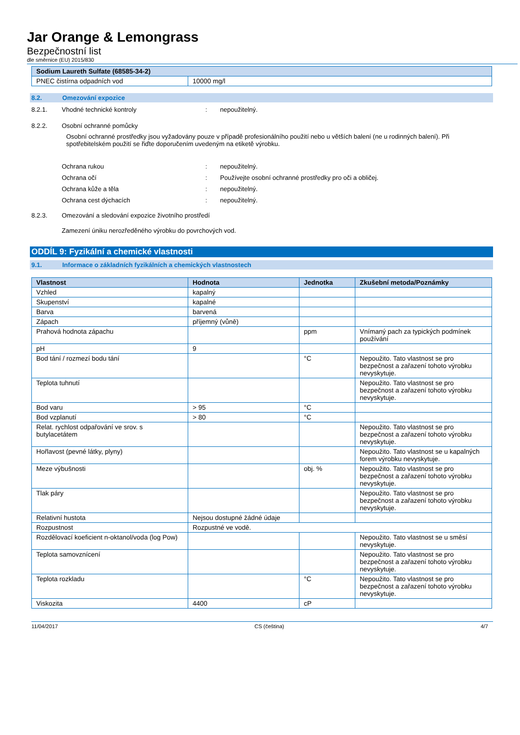Jar Orange & Lemongrass
Bezpečnostní list
dle směrnice (EU) 2015/830
| Sodium Laureth Sulfate (68585-34-2) | |
| --- | --- |
| PNEC čistírna odpadních vod | 10000 mg/l |
8.2. Omezování expozice
8.2.1. Vhodné technické kontroly: nepoužitelný.
8.2.2. Osobní ochranné pomůcky
Osobní ochranné prostředky jsou vyžadovány pouze v případě profesionálního použití nebo u větších balení (ne u rodinných balení). Při spotřebitelském použití se řiďte doporučením uvedeným na etiketě výrobku.
Ochrana rukou: nepoužitelný.
Ochrana očí: Používejte osobní ochranné prostředky pro oči a obličej.
Ochrana kůže a těla: nepoužitelný.
Ochrana cest dýchacích: nepoužitelný.
8.2.3. Omezování a sledování expozice životního prostředí
Zamezení úniku nerozředěného výrobku do povrchových vod.
ODDÍL 9: Fyzikální a chemické vlastnosti
9.1. Informace o základních fyzikálních a chemických vlastnostech
| Vlastnost | Hodnota | Jednotka | Zkušební metoda/Poznámky |
| --- | --- | --- | --- |
| Vzhled | kapalný | | |
| Skupenství | kapalné | | |
| Barva | barvená | | |
| Zápach | příjemný (vůně) | | |
| Prahová hodnota zápachu | | ppm | Vnímaný pach za typických podmínek používání |
| pH | 9 | | |
| Bod tání / rozmezí bodu tání | | °C | Nepoužito. Tato vlastnost se pro bezpečnost a zařazení tohoto výrobku nevyskytuje. |
| Teplota tuhnutí | | | Nepoužito. Tato vlastnost se pro bezpečnost a zařazení tohoto výrobku nevyskytuje. |
| Bod varu | > 95 | °C | |
| Bod vzplanutí | > 80 | °C | |
| Relat. rychlost odpařování ve srov. s butylacetátem | | | Nepoužito. Tato vlastnost se pro bezpečnost a zařazení tohoto výrobku nevyskytuje. |
| Hořlavost (pevné látky, plyny) | | | Nepoužito. Tato vlastnost se u kapalných forem výrobku nevyskytuje. |
| Meze výbušnosti | | obj. % | Nepoužito. Tato vlastnost se pro bezpečnost a zařazení tohoto výrobku nevyskytuje. |
| Tlak páry | | | Nepoužito. Tato vlastnost se pro bezpečnost a zařazení tohoto výrobku nevyskytuje. |
| Relativní hustota | Nejsou dostupné žádné údaje | | |
| Rozpustnost | Rozpustné ve vodě. | | |
| Rozdělovací koeficient n-oktanol/voda (log Pow) | | | Nepoužito. Tato vlastnost se u směsí nevyskytuje. |
| Teplota samovznícení | | | Nepoužito. Tato vlastnost se pro bezpečnost a zařazení tohoto výrobku nevyskytuje. |
| Teplota rozkladu | | °C | Nepoužito. Tato vlastnost se pro bezpečnost a zařazení tohoto výrobku nevyskytuje. |
| Viskozita | 4400 | cP | |
11/04/2017 CS (čeština) 4/7